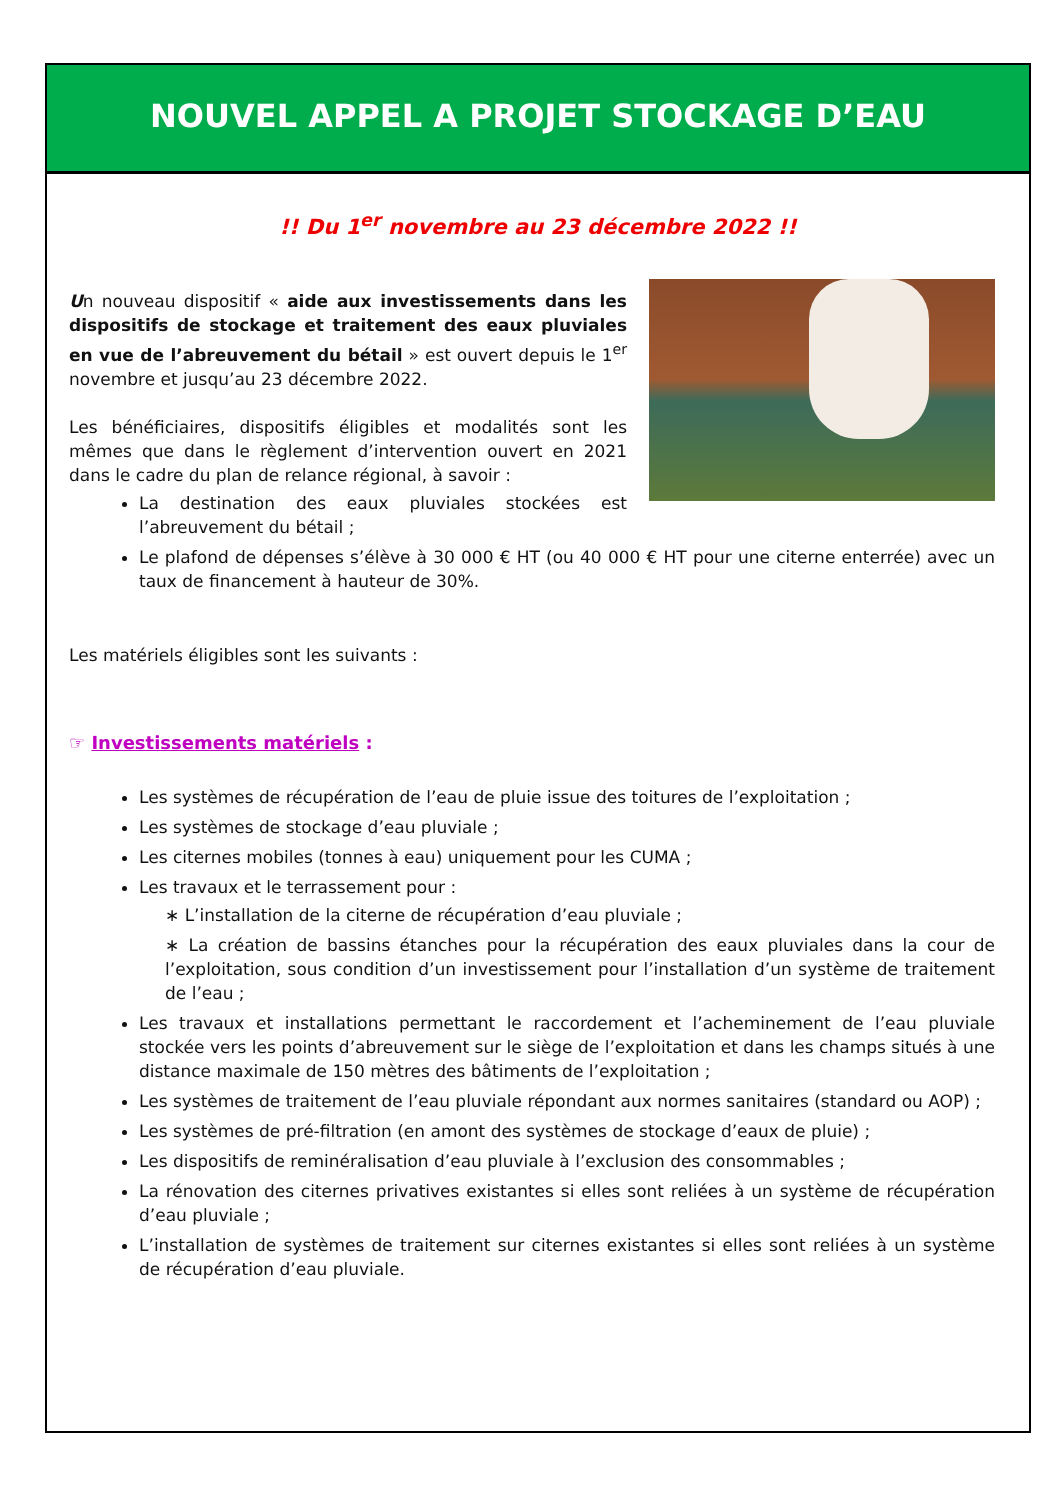NOUVEL APPEL A PROJET STOCKAGE D’EAU
!! Du 1<sup>er</sup> novembre au 23 décembre 2022 !!
Un nouveau dispositif « aide aux investissements dans les dispositifs de stockage et traitement des eaux pluviales en vue de l’abreuvement du bétail » est ouvert depuis le 1<sup>er</sup> novembre et jusqu’au 23 décembre 2022.
Les bénéficiaires, dispositifs éligibles et modalités sont les mêmes que dans le règlement d’intervention ouvert en 2021 dans le cadre du plan de relance régional, à savoir :
La destination des eaux pluviales stockées est l’abreuvement du bétail ;
Le plafond de dépenses s’élève à 30 000 € HT (ou 40 000 € HT pour une citerne enterrée) avec un taux de financement à hauteur de 30%.
Les matériels éligibles sont les suivants :
☞ Investissements matériels :
Les systèmes de récupération de l’eau de pluie issue des toitures de l’exploitation ;
Les systèmes de stockage d’eau pluviale ;
Les citernes mobiles (tonnes à eau) uniquement pour les CUMA ;
Les travaux et le terrassement pour :
∗ L’installation de la citerne de récupération d’eau pluviale ;
∗ La création de bassins étanches pour la récupération des eaux pluviales dans la cour de l’exploitation, sous condition d’un investissement pour l’installation d’un système de traitement de l’eau ;
Les travaux et installations permettant le raccordement et l’acheminement de l’eau pluviale stockée vers les points d’abreuvement sur le siège de l’exploitation et dans les champs situés à une distance maximale de 150 mètres des bâtiments de l’exploitation ;
Les systèmes de traitement de l’eau pluviale répondant aux normes sanitaires (standard ou AOP) ;
Les systèmes de pré-filtration (en amont des systèmes de stockage d’eaux de pluie) ;
Les dispositifs de reminéralisation d’eau pluviale à l’exclusion des consommables ;
La rénovation des citernes privatives existantes si elles sont reliées à un système de récupération d’eau pluviale ;
L’installation de systèmes de traitement sur citernes existantes si elles sont reliées à un système de récupération d’eau pluviale.